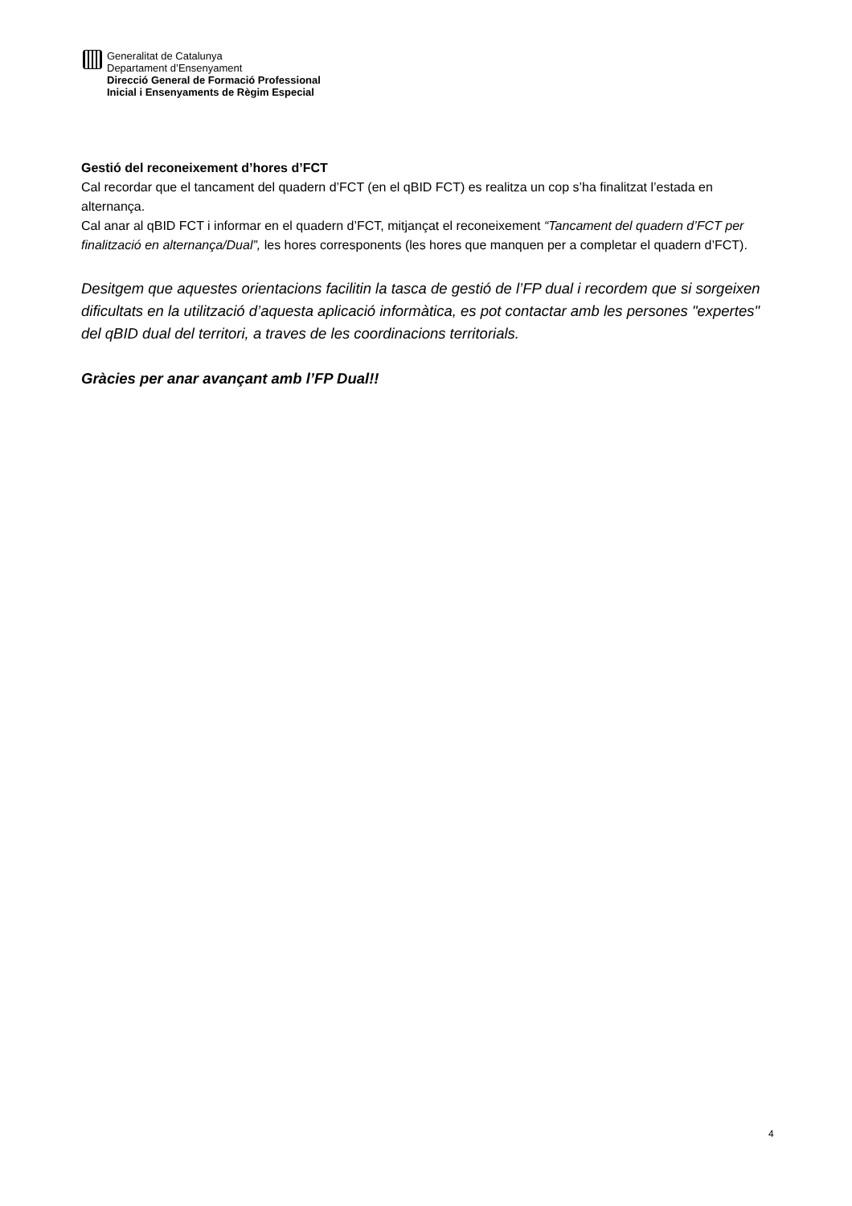Generalitat de Catalunya
Departament d’Ensenyament
Direcció General de Formació Professional
Inicial i Ensenyaments de Règim Especial
Gestió del reconeixement d’hores d’FCT
Cal recordar que el tancament del quadern d’FCT (en el qBID FCT) es realitza un cop s’ha finalitzat l’estada en alternança.
Cal anar al qBID FCT i informar en el quadern d’FCT, mitjançat el reconeixement “Tancament del quadern d’FCT per finalització en alternança/Dual”, les hores corresponents (les hores que manquen per a completar el quadern d’FCT).
Desitgem que aquestes orientacions facilitin la tasca de gestió de l’FP dual i recordem que si sorgeixen dificultats en la utilització d’aquesta aplicació informàtica, es pot contactar amb les persones "expertes" del qBID dual del territori, a traves de les coordinacions territorials.
Gràcies per anar avançant amb l’FP Dual!!
4